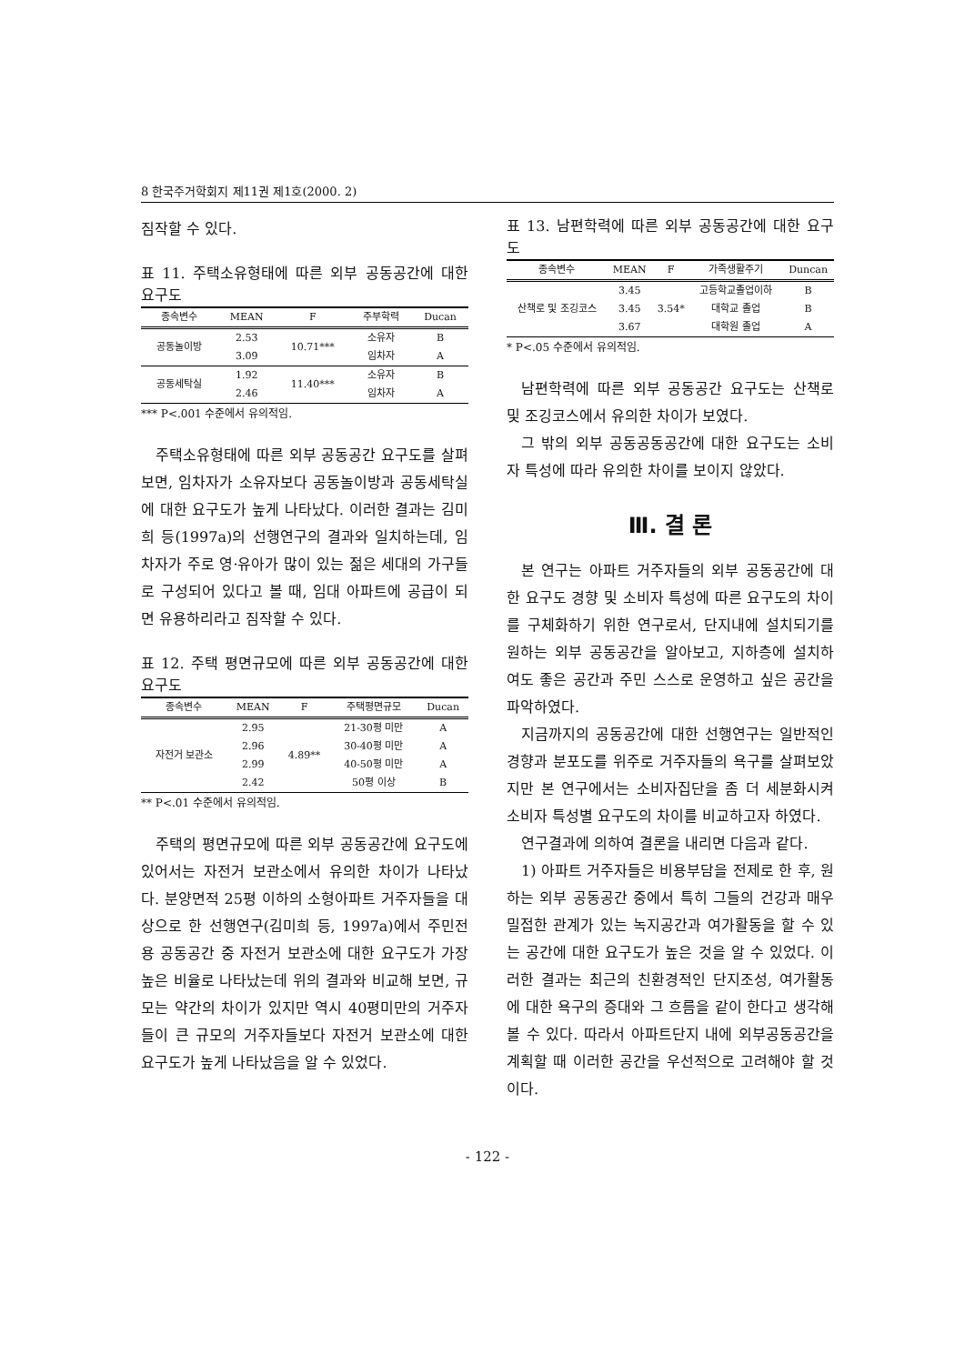8 한국주거학회지 제11권 제1호(2000. 2)
짐작할 수 있다.
표 11. 주택소유형태에 따른 외부 공동공간에 대한 요구도
| 종속변수 | MEAN | F | 주부학력 | Ducan |
| --- | --- | --- | --- | --- |
| 공동놀이방 | 2.53 | 10.71*** | 소유자 | B |
| | 3.09 | | 임차자 | A |
| 공동세탁실 | 1.92 | 11.40*** | 소유자 | B |
| | 2.46 | | 임차자 | A |
*** P<.001 수준에서 유의적임.
주택소유형태에 따른 외부 공동공간 요구도를 살펴보면, 임차자가 소유자보다 공동놀이방과 공동세탁실에 대한 요구도가 높게 나타났다. 이러한 결과는 김미희 등(1997a)의 선행연구의 결과와 일치하는데, 임차자가 주로 영·유아가 많이 있는 젊은 세대의 가구들로 구성되어 있다고 볼 때, 임대 아파트에 공급이 되면 유용하리라고 짐작할 수 있다.
표 12. 주택 평면규모에 따른 외부 공동공간에 대한 요구도
| 종속변수 | MEAN | F | 주택평면규모 | Ducan |
| --- | --- | --- | --- | --- |
| 자전거 보관소 | 2.95 | 4.89** | 21-30평 미만 | A |
| | 2.96 | | 30-40평 미만 | A |
| | 2.99 | | 40-50평 미만 | A |
| | 2.42 | | 50평 이상 | B |
** P<.01 수준에서 유의적임.
주택의 평면규모에 따른 외부 공동공간에 요구도에 있어서는 자전거 보관소에서 유의한 차이가 나타났다. 분양면적 25평 이하의 소형아파트 거주자들을 대상으로 한 선행연구(김미희 등, 1997a)에서 주민전용 공동공간 중 자전거 보관소에 대한 요구도가 가장 높은 비율로 나타났는데 위의 결과와 비교해 보면, 규모는 약간의 차이가 있지만 역시 40평미만의 거주자들이 큰 규모의 거주자들보다 자전거 보관소에 대한 요구도가 높게 나타났음을 알 수 있었다.
표 13. 남편학력에 따른 외부 공동공간에 대한 요구도
| 종속변수 | MEAN | F | 가족생활주기 | Duncan |
| --- | --- | --- | --- | --- |
| 산책로 및 조깅코스 | 3.45 | 3.54* | 고등학교졸업이하 | B |
| | 3.45 | | 대학교 졸업 | B |
| | 3.67 | | 대학원 졸업 | A |
* P<.05 수준에서 유의적임.
남편학력에 따른 외부 공동공간 요구도는 산책로 및 조깅코스에서 유의한 차이가 보였다.
그 밖의 외부 공동공동공간에 대한 요구도는 소비자 특성에 따라 유의한 차이를 보이지 않았다.
Ⅲ. 결 론
본 연구는 아파트 거주자들의 외부 공동공간에 대한 요구도 경향 및 소비자 특성에 따른 요구도의 차이를 구체화하기 위한 연구로서, 단지내에 설치되기를 원하는 외부 공동공간을 알아보고, 지하층에 설치하여도 좋은 공간과 주민 스스로 운영하고 싶은 공간을 파악하였다.
지금까지의 공동공간에 대한 선행연구는 일반적인 경향과 분포도를 위주로 거주자들의 욕구를 살펴보았지만 본 연구에서는 소비자집단을 좀 더 세분화시켜 소비자 특성별 요구도의 차이를 비교하고자 하였다.
연구결과에 의하여 결론을 내리면 다음과 같다.
1) 아파트 거주자들은 비용부담을 전제로 한 후, 원하는 외부 공동공간 중에서 특히 그들의 건강과 매우 밀접한 관계가 있는 녹지공간과 여가활동을 할 수 있는 공간에 대한 요구도가 높은 것을 알 수 있었다. 이러한 결과는 최근의 친환경적인 단지조성, 여가활동에 대한 욕구의 증대와 그 흐름을 같이 한다고 생각해 볼 수 있다. 따라서 아파트단지 내에 외부공동공간을 계획할 때 이러한 공간을 우선적으로 고려해야 할 것이다.
- 122 -